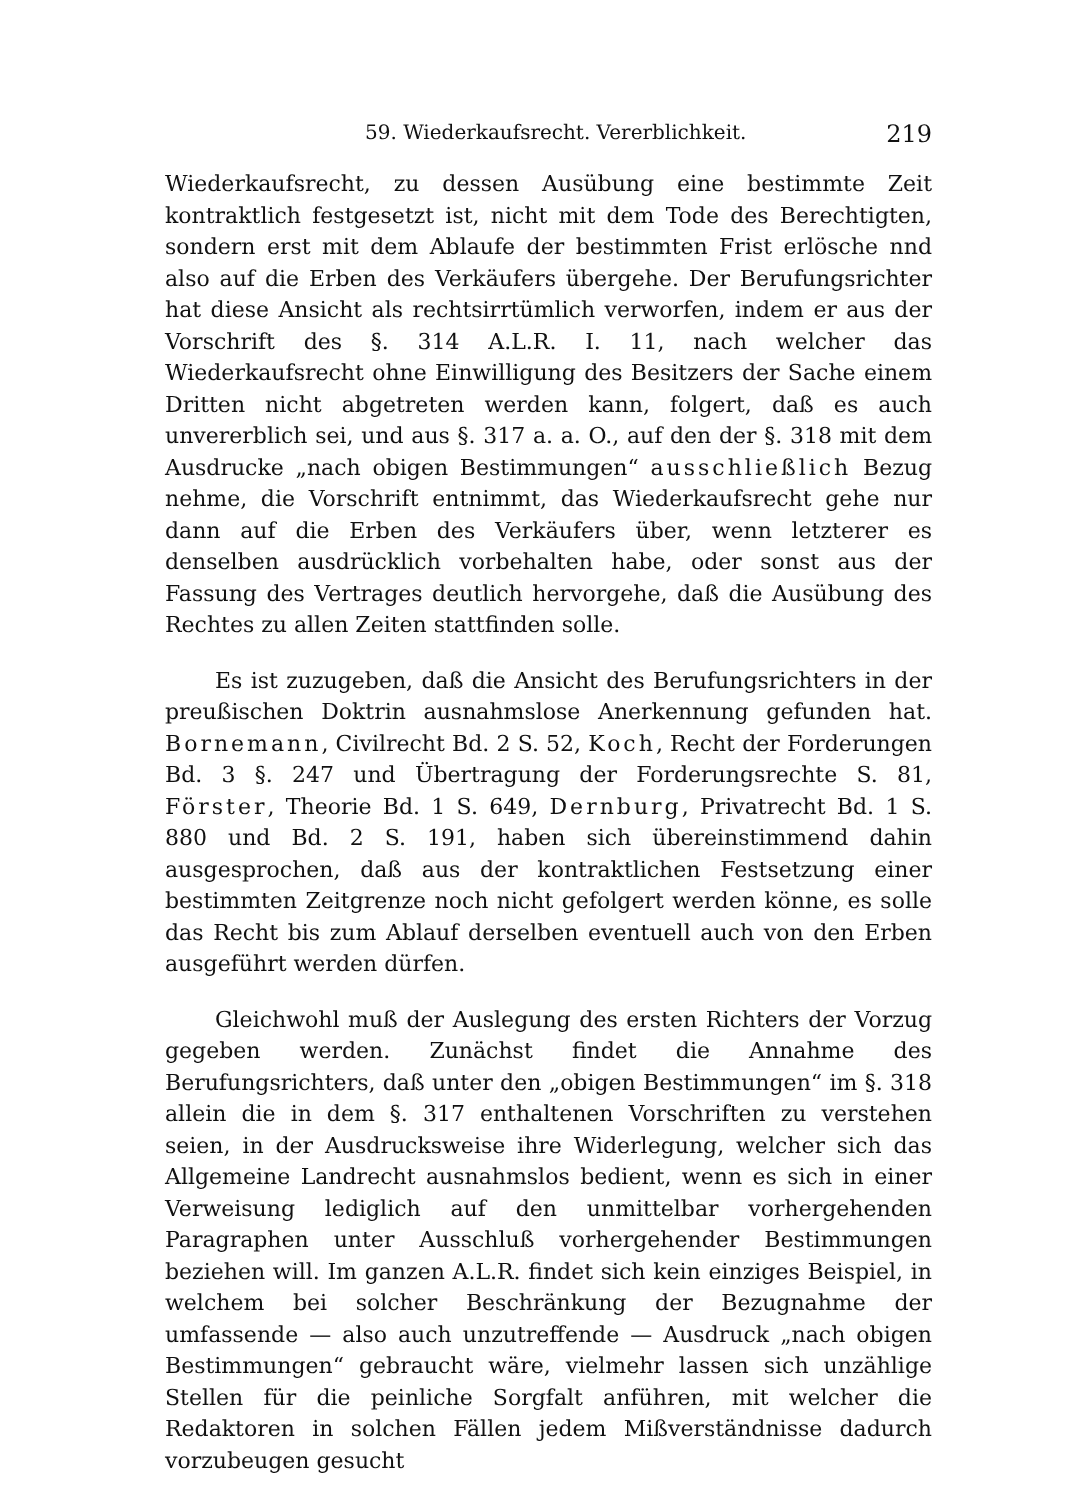59. Wiederkaufsrecht. Vererblichkeit. 219
Wiederkaufsrecht, zu dessen Ausübung eine bestimmte Zeit kontraktlich festgesetzt ist, nicht mit dem Tode des Berechtigten, sondern erst mit dem Ablaufe der bestimmten Frist erlösche nnd also auf die Erben des Verkäufers übergehe. Der Berufungsrichter hat diese Ansicht als rechtsirrtümlich verworfen, indem er aus der Vorschrift des §. 314 A.L.R. I. 11, nach welcher das Wiederkaufsrecht ohne Einwilligung des Besitzers der Sache einem Dritten nicht abgetreten werden kann, folgert, daß es auch unvererblich sei, und aus §. 317 a. a. O., auf den der §. 318 mit dem Ausdrucke „nach obigen Bestimmungen“ ausschließlich Bezug nehme, die Vorschrift entnimmt, das Wiederkaufsrecht gehe nur dann auf die Erben des Verkäufers über, wenn letzterer es denselben ausdrücklich vorbehalten habe, oder sonst aus der Fassung des Vertrages deutlich hervorgehe, daß die Ausübung des Rechtes zu allen Zeiten stattfinden solle.
Es ist zuzugeben, daß die Ansicht des Berufungsrichters in der preußischen Doktrin ausnahmslose Anerkennung gefunden hat. Bornemann, Civilrecht Bd. 2 S. 52, Koch, Recht der Forderungen Bd. 3 §. 247 und Übertragung der Forderungsrechte S. 81, Förster, Theorie Bd. 1 S. 649, Dernburg, Privatrecht Bd. 1 S. 880 und Bd. 2 S. 191, haben sich übereinstimmend dahin ausgesprochen, daß aus der kontraktlichen Festsetzung einer bestimmten Zeitgrenze noch nicht gefolgert werden könne, es solle das Recht bis zum Ablauf derselben eventuell auch von den Erben ausgeführt werden dürfen.
Gleichwohl muß der Auslegung des ersten Richters der Vorzug gegeben werden. Zunächst findet die Annahme des Berufungsrichters, daß unter den „obigen Bestimmungen“ im §. 318 allein die in dem §. 317 enthaltenen Vorschriften zu verstehen seien, in der Ausdrucksweise ihre Widerlegung, welcher sich das Allgemeine Landrecht ausnahmslos bedient, wenn es sich in einer Verweisung lediglich auf den unmittelbar vorhergehenden Paragraphen unter Ausschluß vorhergehender Bestimmungen beziehen will. Im ganzen A.L.R. findet sich kein einziges Beispiel, in welchem bei solcher Beschränkung der Bezugnahme der umfassende — also auch unzutreffende — Ausdruck „nach obigen Bestimmungen“ gebraucht wäre, vielmehr lassen sich unzählige Stellen für die peinliche Sorgfalt anführen, mit welcher die Redaktoren in solchen Fällen jedem Mißverständnisse dadurch vorzubeugen gesucht